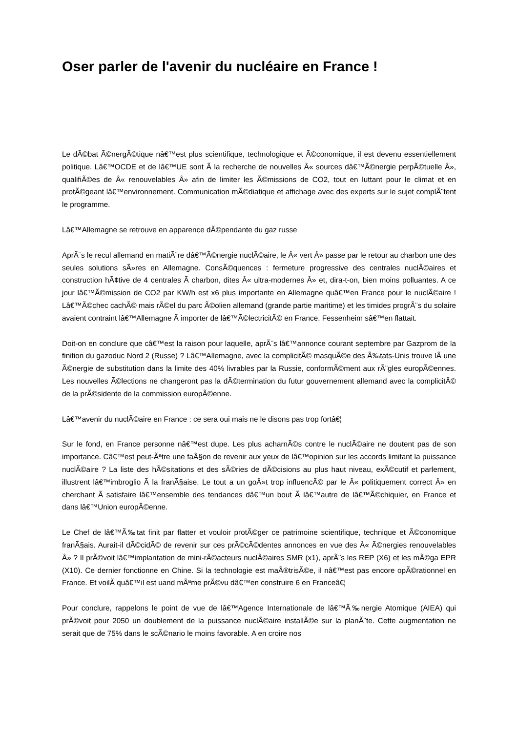Oser parler de l'avenir du nucléaire en France !
Le dÃ©bat Ã©nergÃ©tique nâ€™est plus scientifique, technologique et Ã©conomique, il est devenu essentiellement politique. Lâ€™OCDE et de lâ€™UE sont Ã la recherche de nouvelles Â« sources dâ€™Ã©nergie perpÃ©tuelle Â», qualifiÃ©es de Â« renouvelables Â» afin de limiter les Ã©missions de CO2, tout en luttant pour le climat et en protÃ©geant lâ€™environnement. Communication mÃ©diatique et affichage avec des experts sur le sujet complÃ¨tent le programme.
Lâ€™Allemagne se retrouve en apparence dÃ©pendante du gaz russe
AprÃ¨s le recul allemand en matiÃ¨re dâ€™Ã©nergie nuclÃ©aire, le Â« vert Â» passe par le retour au charbon une des seules solutions sÃ»res en Allemagne. ConsÃ©quences : fermeture progressive des centrales nuclÃ©aires et construction hÃ¢tive de 4 centrales Ã charbon, dites Â« ultra-modernes Â» et, dira-t-on, bien moins polluantes. A ce jour lâ€™Ã©mission de CO2 par KW/h est x6 plus importante en Allemagne quâ€™en France pour le nuclÃ©aire ! Lâ€™Ã©chec cachÃ© mais rÃ©el du parc Ã©olien allemand (grande partie maritime) et les timides progrÃ¨s du solaire avaient contraint lâ€™Allemagne Ã importer de lâ€™Ã©lectricitÃ© en France. Fessenheim sâ€™en flattait.
Doit-on en conclure que câ€™est la raison pour laquelle, aprÃ¨s lâ€™annonce courant septembre par Gazprom de la finition du gazoduc Nord 2 (Russe) ? Lâ€™Allemagne, avec la complicitÃ© masquÃ©e des Ã‰tats-Unis trouve lÃ une Ã©nergie de substitution dans la limite des 40% livrables par la Russie, conformÃ©ment aux rÃ¨gles europÃ©ennes. Les nouvelles Ã©lections ne changeront pas la dÃ©termination du futur gouvernement allemand avec la complicitÃ© de la prÃ©sidente de la commission europÃ©enne.
Lâ€™avenir du nuclÃ©aire en France : ce sera oui mais ne le disons pas trop fortâ€¦
Sur le fond, en France personne nâ€™est dupe. Les plus acharnÃ©s contre le nuclÃ©aire ne doutent pas de son importance. Câ€™est peut-Ãªtre une faÃ§on de revenir aux yeux de lâ€™opinion sur les accords limitant la puissance nuclÃ©aire ? La liste des hÃ©sitations et des sÃ©ries de dÃ©cisions au plus haut niveau, exÃ©cutif et parlement, illustrent lâ€™imbroglio Ã la franÃ§aise. Le tout a un goÃ»t trop influencÃ© par le Â« politiquement correct Â» en cherchant Ã satisfaire lâ€™ensemble des tendances dâ€™un bout Ã lâ€™autre de lâ€™Ã©chiquier, en France et dans lâ€™Union europÃ©enne.
Le Chef de lâ€™Ã‰tat finit par flatter et vouloir protÃ©ger ce patrimoine scientifique, technique et Ã©conomique franÃ§ais. Aurait-il dÃ©cidÃ© de revenir sur ces prÃ©cÃ©dentes annonces en vue des Â« Ã©nergies renouvelables Â» ? Il prÃ©voit lâ€™implantation de mini-rÃ©acteurs nuclÃ©aires SMR (x1), aprÃ¨s les REP (X6) et les mÃ©ga EPR (X10). Ce dernier fonctionne en Chine. Si la technologie est maÃ®trisÃ©e, il nâ€™est pas encore opÃ©rationnel en France. Et voilÃ quâ€™il est uand mÃªme prÃ©vu dâ€™en construire 6 en Franceâ€¦
Pour conclure, rappelons le point de vue de lâ€™Agence Internationale de lâ€™Ã‰nergie Atomique (AIEA) qui prÃ©voit pour 2050 un doublement de la puissance nuclÃ©aire installÃ©e sur la planÃ¨te. Cette augmentation ne serait que de 75% dans le scÃ©nario le moins favorable. A en croire nos